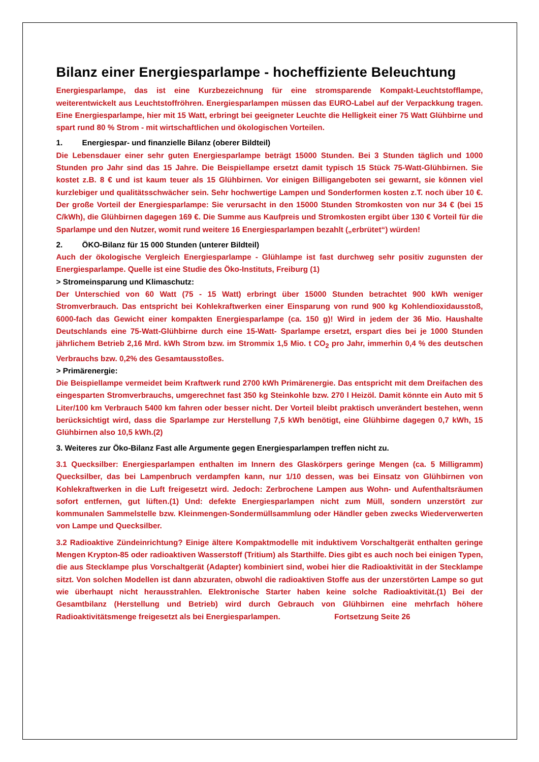Bilanz einer Energiesparlampe - hocheffiziente Beleuchtung
Energiesparlampe, das ist eine Kurzbezeichnung für eine stromsparende Kompakt-Leuchtstofflampe, weiterentwickelt aus Leuchtstoffröhren. Energiesparlampen müssen das EURO-Label auf der Verpackkung tragen. Eine Energiesparlampe, hier mit 15 Watt, erbringt bei geeigneter Leuchte die Helligkeit einer 75 Watt Glühbirne und spart rund 80 % Strom - mit wirtschaftlichen und ökologischen Vorteilen.
1. Energiespar- und finanzielle Bilanz (oberer Bildteil)
Die Lebensdauer einer sehr guten Energiesparlampe beträgt 15000 Stunden. Bei 3 Stunden täglich und 1000 Stunden pro Jahr sind das 15 Jahre. Die Beispiellampe ersetzt damit typisch 15 Stück 75-Watt-Glühbirnen. Sie kostet z.B. 8 € und ist kaum teuer als 15 Glühbirnen. Vor einigen Billigangeboten sei gewarnt, sie können viel kurzlebiger und qualitätsschwächer sein. Sehr hochwertige Lampen und Sonderformen kosten z.T. noch über 10 €. Der große Vorteil der Energiesparlampe: Sie verursacht in den 15000 Stunden Stromkosten von nur 34 € (bei 15 C/kWh), die Glühbirnen dagegen 169 €. Die Summe aus Kaufpreis und Stromkosten ergibt über 130 € Vorteil für die Sparlampe und den Nutzer, womit rund weitere 16 Energiesparlampen bezahlt („erbrütet“) würden!
2. ÖKO-Bilanz für 15 000 Stunden (unterer Bildteil)
Auch der ökologische Vergleich Energiesparlampe - Glühlampe ist fast durchweg sehr positiv zugunsten der Energiesparlampe. Quelle ist eine Studie des Öko-Instituts, Freiburg (1)
> Stromeinsparung und Klimaschutz:
Der Unterschied von 60 Watt (75 - 15 Watt) erbringt über 15000 Stunden betrachtet 900 kWh weniger Stromverbrauch. Das entspricht bei Kohlekraftwerken einer Einsparung von rund 900 kg Kohlendioxidausstoß, 6000-fach das Gewicht einer kompakten Energiesparlampe (ca. 150 g)! Wird in jedem der 36 Mio. Haushalte Deutschlands eine 75-Watt-Glühbirne durch eine 15-Watt- Sparlampe ersetzt, erspart dies bei je 1000 Stunden jährlichem Betrieb 2,16 Mrd. kWh Strom bzw. im Strommix 1,5 Mio. t CO<sub>2</sub> pro Jahr, immerhin 0,4 % des deutschen Verbrauchs bzw. 0,2% des Gesamtausstoßes.
> Primärenergie:
Die Beispiellampe vermeidet beim Kraftwerk rund 2700 kWh Primärenergie. Das entspricht mit dem Dreifachen des eingesparten Stromverbrauchs, umgerechnet fast 350 kg Steinkohle bzw. 270 l Heizöl. Damit könnte ein Auto mit 5 Liter/100 km Verbrauch 5400 km fahren oder besser nicht. Der Vorteil bleibt praktisch unverändert bestehen, wenn berücksichtigt wird, dass die Sparlampe zur Herstellung 7,5 kWh benötigt, eine Glühbirne dagegen 0,7 kWh, 15 Glühbirnen also 10,5 kWh.(2)
3. Weiteres zur Öko-Bilanz Fast alle Argumente gegen Energiesparlampen treffen nicht zu.
3.1 Quecksilber: Energiesparlampen enthalten im Innern des Glaskörpers geringe Mengen (ca. 5 Milligramm) Quecksilber, das bei Lampenbruch verdampfen kann, nur 1/10 dessen, was bei Einsatz von Glühbirnen von Kohlekraftwerken in die Luft freigesetzt wird. Jedoch: Zerbrochene Lampen aus Wohn- und Aufenthaltsräumen sofort entfernen, gut lüften.(1) Und: defekte Energiesparlampen nicht zum Müll, sondern unzerstört zur kommunalen Sammelstelle bzw. Kleinmengen-Sondermüllsammlung oder Händler geben zwecks Wiederverwerten von Lampe und Quecksilber.
3.2 Radioaktive Zündeinrichtung? Einige ältere Kompaktmodelle mit induktivem Vorschaltgerät enthalten geringe Mengen Krypton-85 oder radioaktiven Wasserstoff (Tritium) als Starthilfe. Dies gibt es auch noch bei einigen Typen, die aus Stecklampe plus Vorschaltgerät (Adapter) kombiniert sind, wobei hier die Radioaktivität in der Stecklampe sitzt. Von solchen Modellen ist dann abzuraten, obwohl die radioaktiven Stoffe aus der unzerstörten Lampe so gut wie überhaupt nicht herausstrahlen. Elektronische Starter haben keine solche Radioaktivität.(1) Bei der Gesamtbilanz (Herstellung und Betrieb) wird durch Gebrauch von Glühbirnen eine mehrfach höhere Radioaktivitätsmenge freigesetzt als bei Energiesparlampen. Fortsetzung Seite 26